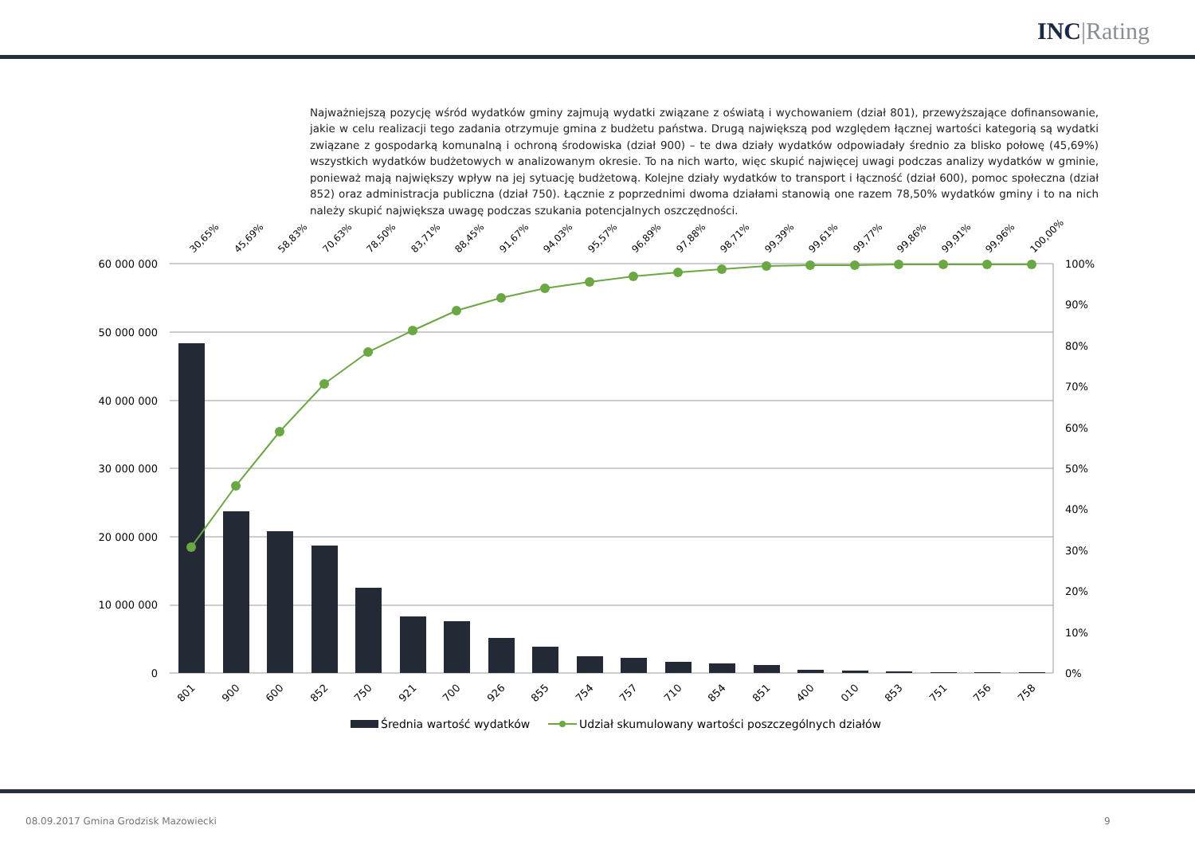INC |Rating
Najważniejszą pozycję wśród wydatków gminy zajmują wydatki związane z oświatą i wychowaniem (dział 801), przewyższające dofinansowanie, jakie w celu realizacji tego zadania otrzymuje gmina z budżetu państwa. Drugą największą pod względem łącznej wartości kategorią są wydatki związane z gospodarką komunalną i ochroną środowiska (dział 900) – te dwa działy wydatków odpowiadały średnio za blisko połowę (45,69%) wszystkich wydatków budżetowych w analizowanym okresie. To na nich warto, więc skupić najwięcej uwagi podczas analizy wydatków w gminie, ponieważ mają największy wpływ na jej sytuację budżetową. Kolejne działy wydatków to transport i łączność (dział 600), pomoc społeczna (dział 852) oraz administracja publiczna (dział 750). Łącznie z poprzednimi dwoma działami stanowią one razem 78,50% wydatków gminy i to na nich należy skupić największa uwagę podczas szukania potencjalnych oszczędności.
60 000 000
50 000 000
40 000 000
30 000 000
20 000 000
10 000 000
0
100%
90%
80%
70%
60%
50%
40%
30%
20%
10%
0%
30,65%
45,69%
58,83%
70,63%
78,50%
83,71%
88,45%
91,67%
94,03%
95,57%
96,89%
97,88%
98,71%
99,39%
99,61%
99,77%
99,86%
99,91%
99,96%
100,00%
801
900
600
852
750
921
700
926
855
754
757
710
854
851
400
010
853
751
756
758
Średnia wartość wydatków
Udział skumulowany wartości poszczególnych działów
08.09.2017 Gmina Grodzisk Mazowiecki
9